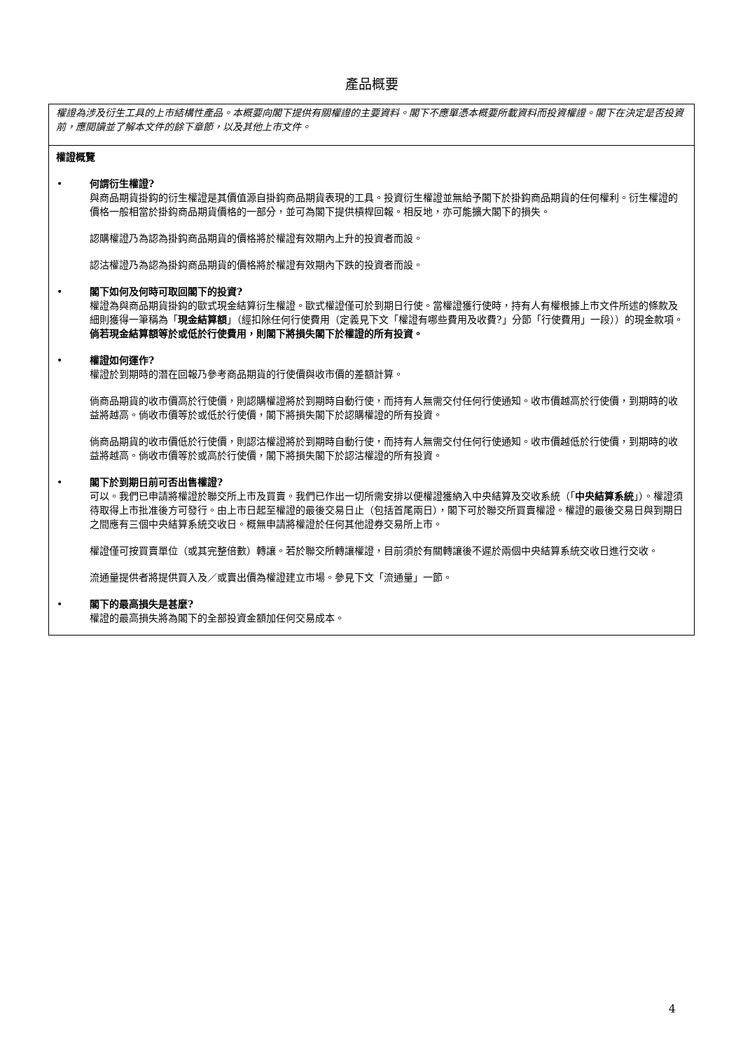產品概要
權證為涉及衍生工具的上市結構性產品。本概要向閣下提供有關權證的主要資料。閣下不應單憑本概要所載資料而投資權證。閣下在決定是否投資前，應閱讀並了解本文件的餘下章節，以及其他上市文件。
權證概覽
• 何謂衍生權證?
與商品期貨掛鈎的衍生權證是其價值源自掛鈎商品期貨表現的工具。投資衍生權證並無給予閣下於掛鈎商品期貨的任何權利。衍生權證的價格一般相當於掛鈎商品期貨價格的一部分，並可為閣下提供槓桿回報。相反地，亦可能擴大閣下的損失。
認購權證乃為認為掛鈎商品期貨的價格將於權證有效期內上升的投資者而設。
認沽權證乃為認為掛鈎商品期貨的價格將於權證有效期內下跌的投資者而設。
• 閣下如何及何時可取回閣下的投資?
權證為與商品期貨掛鈎的歐式現金結算衍生權證。歐式權證僅可於到期日行使。當權證獲行使時，持有人有權根據上市文件所述的條款及細則獲得一筆稱為「現金結算額」（經扣除任何行使費用（定義見下文「權證有哪些費用及收費?」分節「行使費用」一段））的現金款項。倘若現金結算額等於或低於行使費用，則閣下將損失閣下於權證的所有投資。
• 權證如何運作?
權證於到期時的潛在回報乃參考商品期貨的行使價與收市價的差額計算。
倘商品期貨的收市價高於行使價，則認購權證將於到期時自動行使，而持有人無需交付任何行使通知。收市價越高於行使價，到期時的收益將越高。倘收市價等於或低於行使價，閣下將損失閣下於認購權證的所有投資。
倘商品期貨的收市價低於行使價，則認沽權證將於到期時自動行使，而持有人無需交付任何行使通知。收市價越低於行使價，到期時的收益將越高。倘收市價等於或高於行使價，閣下將損失閣下於認沽權證的所有投資。
• 閣下於到期日前可否出售權證?
可以。我們已申請將權證於聯交所上市及買賣。我們已作出一切所需安排以便權證獲納入中央結算及交收系統（「中央結算系統」）。權證須待取得上市批准後方可發行。由上市日起至權證的最後交易日止（包括首尾兩日），閣下可於聯交所買賣權證。權證的最後交易日與到期日之間應有三個中央結算系統交收日。概無申請將權證於任何其他證券交易所上市。
權證僅可按買賣單位（或其完整倍數）轉讓。若於聯交所轉讓權證，目前須於有關轉讓後不遲於兩個中央結算系統交收日進行交收。
流通量提供者將提供買入及／或賣出價為權證建立市場。參見下文「流通量」一節。
• 閣下的最高損失是甚麼?
權證的最高損失將為閣下的全部投資金額加任何交易成本。
4